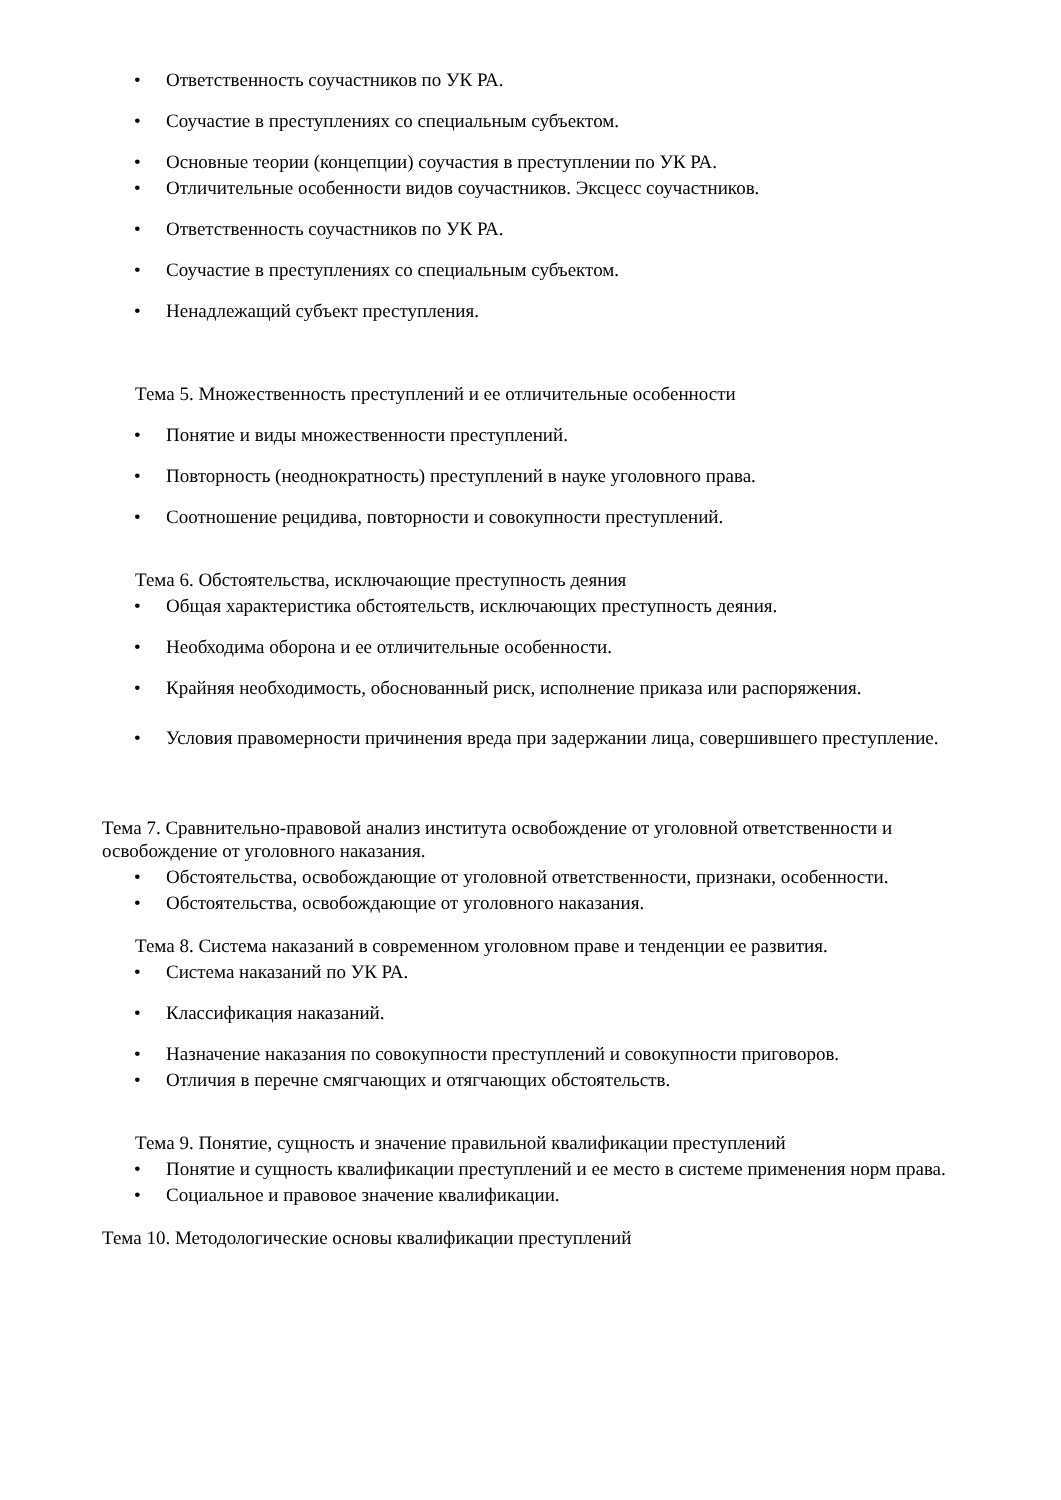• Ответственность соучастников по УК РА.
• Соучастие в преступлениях со специальным субъектом.
• Основные теории (концепции) соучастия в преступлении по УК РА.
• Отличительные особенности видов соучастников. Эксцесс соучастников.
• Ответственность соучастников по УК РА.
• Соучастие в преступлениях со специальным субъектом.
• Ненадлежащий субъект преступления.
Тема 5. Множественность преступлений и ее отличительные особенности
• Понятие и виды множественности преступлений.
• Повторность (неоднократность) преступлений в науке уголовного права.
• Соотношение рецидива, повторности и совокупности преступлений.
Тема 6. Обстоятельства, исключающие преступность деяния
• Общая характеристика обстоятельств, исключающих преступность деяния.
• Необходима оборона и ее отличительные особенности.
• Крайняя необходимость, обоснованный риск, исполнение приказа или распоряжения.
• Условия правомерности причинения вреда при задержании лица, совершившего преступление.
Тема 7. Сравнительно-правовой анализ института освобождение от уголовной ответственности и освобождение от уголовного наказания.
• Обстоятельства, освобождающие от уголовной ответственности, признаки, особенности.
• Обстоятельства, освобождающие от уголовного наказания.
Тема 8. Система наказаний в современном уголовном праве и тенденции ее развития.
• Система наказаний по УК РА.
• Классификация наказаний.
• Назначение наказания по совокупности преступлений и совокупности приговоров.
• Отличия в перечне смягчающих и отягчающих обстоятельств.
Тема 9. Понятие, сущность и значение правильной квалификации преступлений
• Понятие и сущность квалификации преступлений и ее место в системе применения норм права.
• Социальное и правовое значение квалификации.
Тема 10. Методологические основы квалификации преступлений